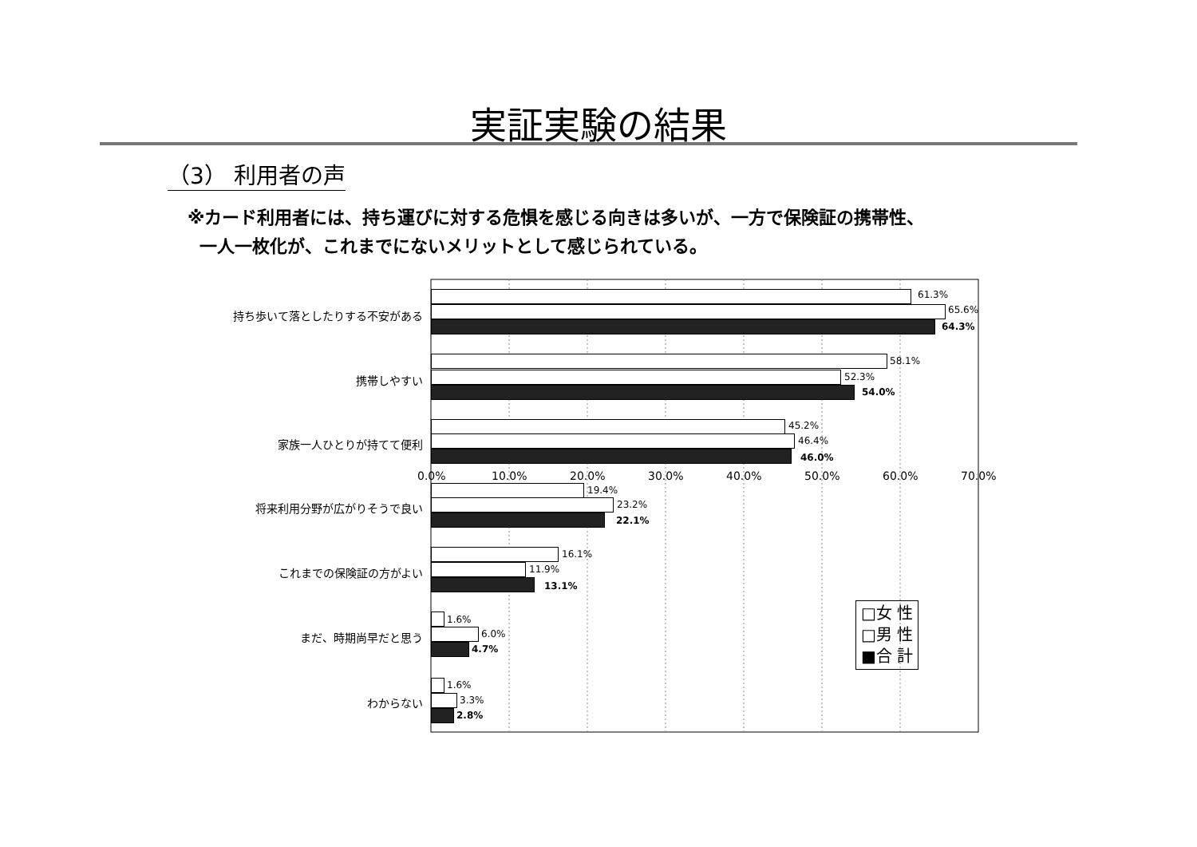実証実験の結果
（3） 利用者の声
※カード利用者には、持ち運びに対する危惧を感じる向きは多いが、一方で保険証の携帯性、
一人一枚化が、これまでにないメリットとして感じられている。
持ち歩いて落としたりする不安がある
61.3%
65.6%
64.3%
携帯しやすい
58.1%
52.3%
54.0%
家族一人ひとりが持てて便利
45.2%
46.4%
46.0%
将来利用分野が広がりそうで良い
19.4%
23.2%
22.1%
これまでの保険証の方がよい
16.1%
11.9%
13.1%
まだ、時期尚早だと思う
1.6%
6.0%
4.7%
わからない
1.6%
3.3%
2.8%
0.0% 10.0% 20.0% 30.0% 40.0% 50.0% 60.0% 70.0%
□女 性
□男 性
■合 計